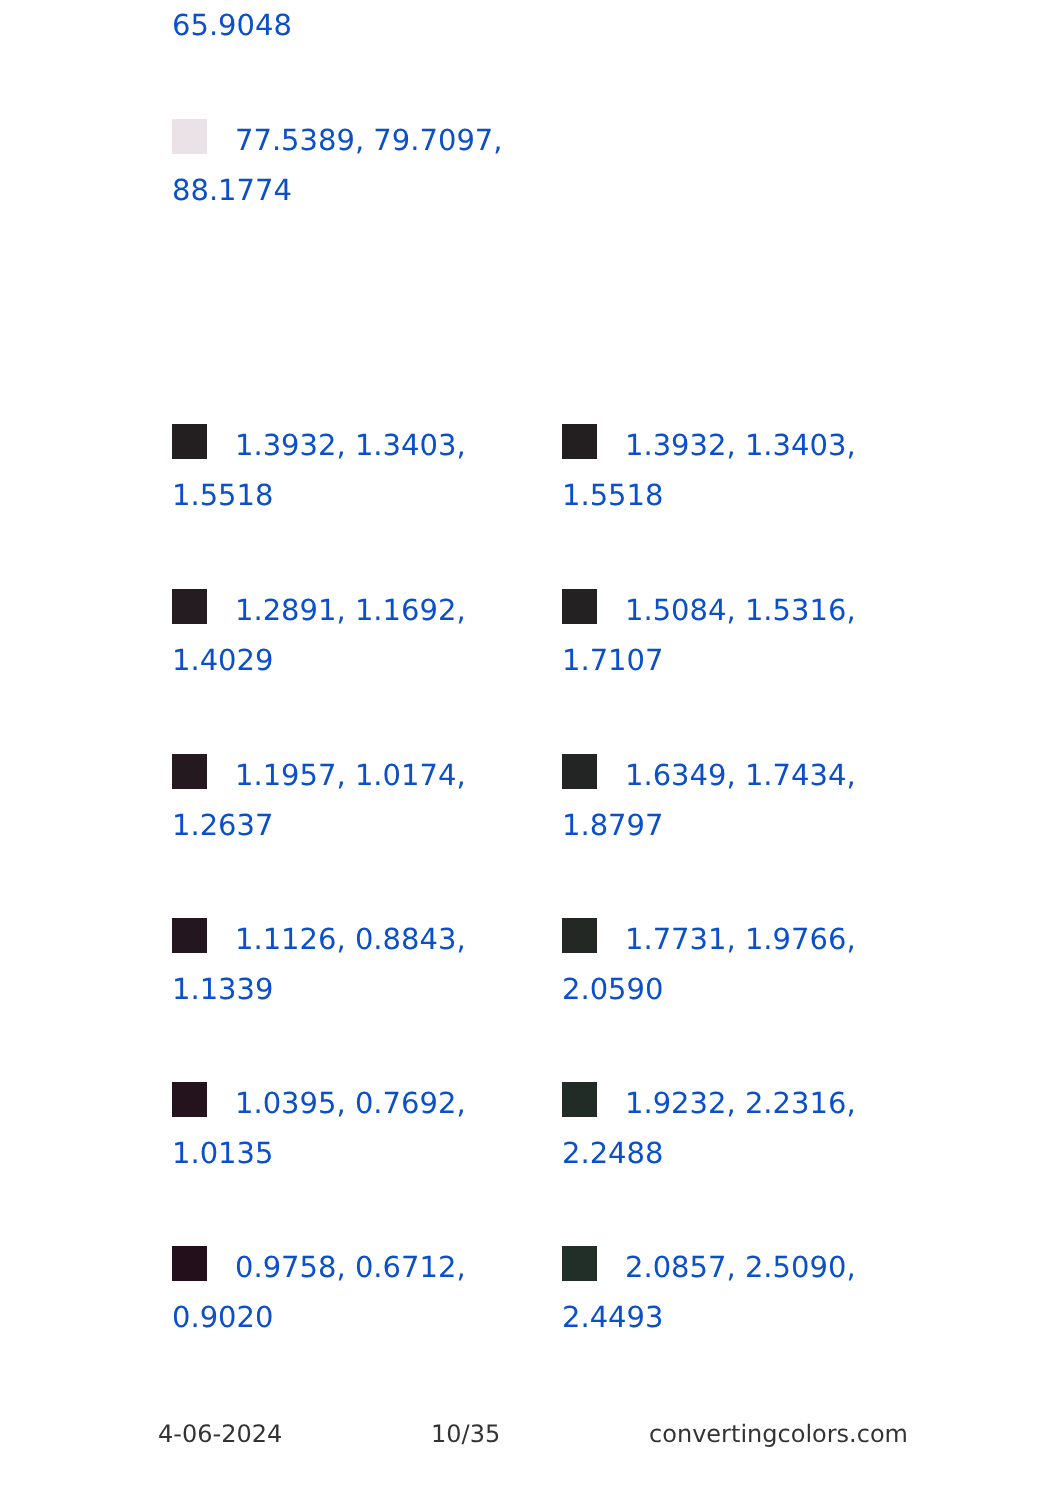65.9048
77.5389, 79.7097, 88.1774
1.3932, 1.3403, 1.5518 1.3932, 1.3403, 1.5518
1.2891, 1.1692, 1.4029 1.5084, 1.5316, 1.7107
1.1957, 1.0174, 1.2637 1.6349, 1.7434, 1.8797
1.1126, 0.8843, 1.1339 1.7731, 1.9766, 2.0590
1.0395, 0.7692, 1.0135 1.9232, 2.2316, 2.2488
0.9758, 0.6712, 0.9020 2.0857, 2.5090, 2.4493
4-06-2024 10/35 convertingcolors.com